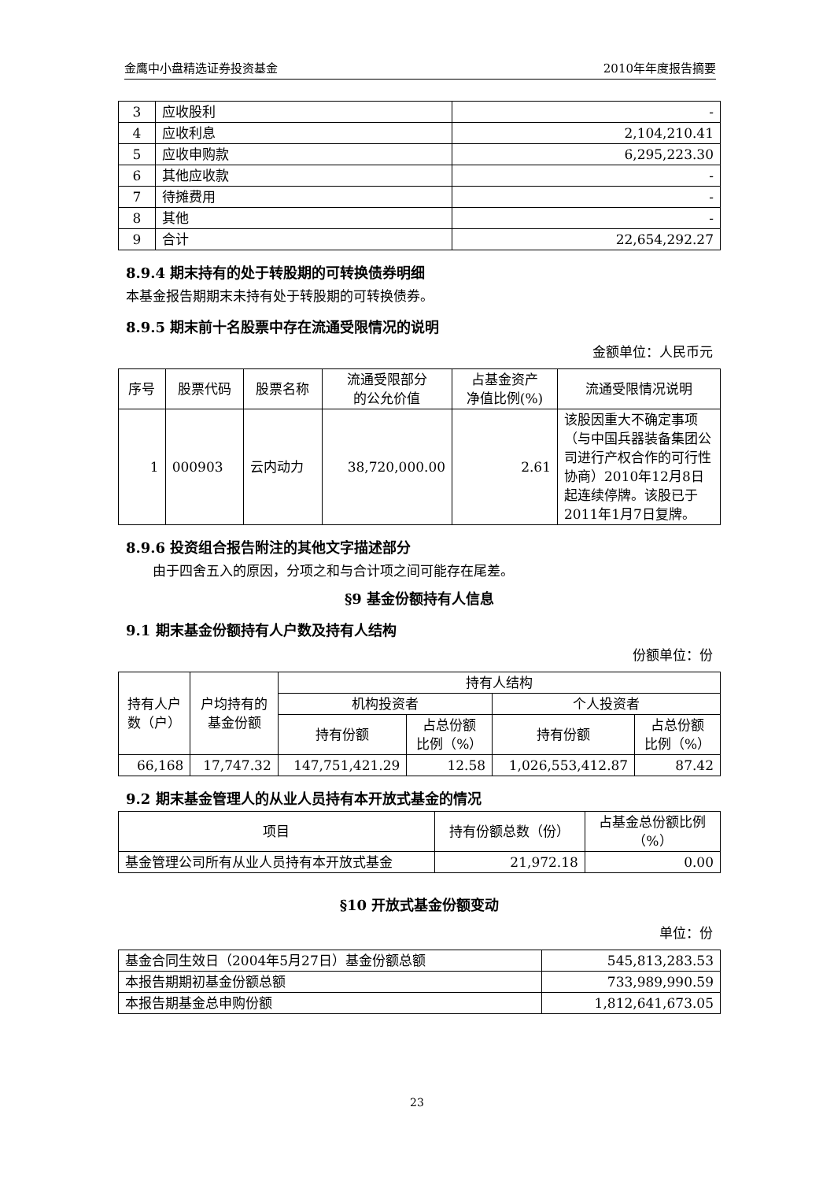金鹰中小盘精选证券投资基金 2010年年度报告摘要
| 3 | 应收股利 | - |
| 4 | 应收利息 | 2,104,210.41 |
| 5 | 应收申购款 | 6,295,223.30 |
| 6 | 其他应收款 | - |
| 7 | 待摊费用 | - |
| 8 | 其他 | - |
| 9 | 合计 | 22,654,292.27 |
8.9.4 期末持有的处于转股期的可转换债券明细
本基金报告期期末未持有处于转股期的可转换债券。
8.9.5 期末前十名股票中存在流通受限情况的说明
金额单位：人民币元
| 序号 | 股票代码 | 股票名称 | 流通受限部分 的公允价值 | 占基金资产 净值比例(%) | 流通受限情况说明 |
| --- | --- | --- | --- | --- | --- |
| 1 | 000903 | 云内动力 | 38,720,000.00 | 2.61 | 该股因重大不确定事项（与中国兵器装备集团公司进行产权合作的可行性协商）2010年12月8日起连续停牌。该股已于2011年1月7日复牌。 |
8.9.6 投资组合报告附注的其他文字描述部分
由于四舍五入的原因，分项之和与合计项之间可能存在尾差。
§9 基金份额持有人信息
9.1 期末基金份额持有人户数及持有人结构
份额单位：份
| 持有人户 数（户） | 户均持有的 基金份额 | 持有人结构 | | | |
| --- | --- | --- | --- | --- | --- |
| | | 机构投资者 | | 个人投资者 | |
| | | 持有份额 | 占总份额 比例（%） | 持有份额 | 占总份额 比例（%） |
| 66,168 | 17,747.32 | 147,751,421.29 | 12.58 | 1,026,553,412.87 | 87.42 |
9.2 期末基金管理人的从业人员持有本开放式基金的情况
| 项目 | 持有份额总数（份） | 占基金总份额比例 （%） |
| --- | --- | --- |
| 基金管理公司所有从业人员持有本开放式基金 | 21,972.18 | 0.00 |
§10 开放式基金份额变动
单位：份
| 基金合同生效日（2004年5月27日）基金份额总额 | 545,813,283.53 |
| 本报告期期初基金份额总额 | 733,989,990.59 |
| 本报告期基金总申购份额 | 1,812,641,673.05 |
23